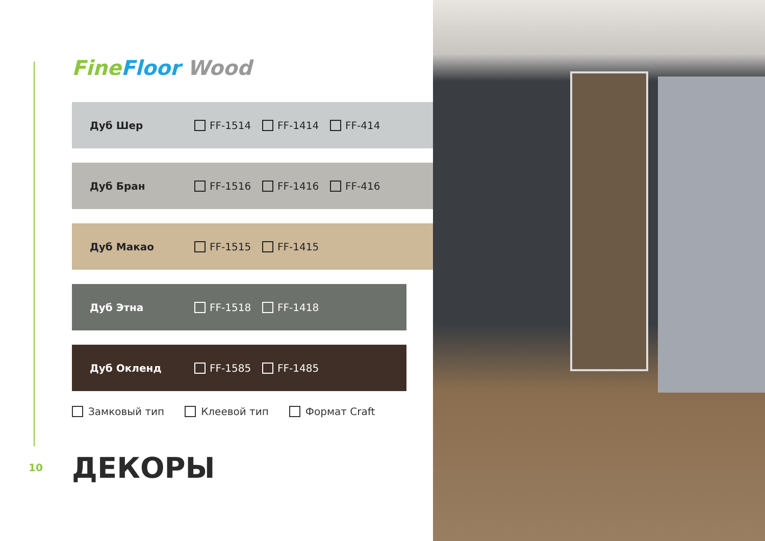Fine Floor Wood
Дуб Шер FF-1514 FF-1414 FF-414
Дуб Бран FF-1516 FF-1416 FF-416
Дуб Макао FF-1515 FF-1415
Дуб Этна FF-1518 FF-1418
Дуб Окленд FF-1585 FF-1485
Замковый тип Клеевой тип Формат Craft
10 ДЕКОРЫ